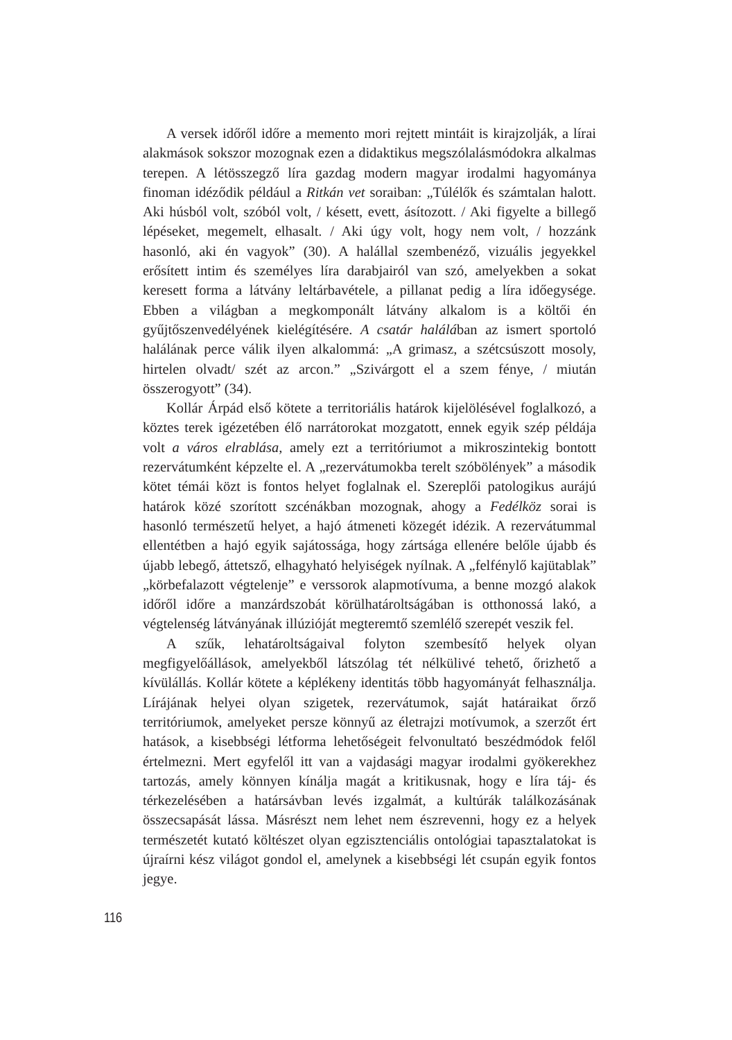A versek időről időre a memento mori rejtett mintáit is kirajzolják, a lírai alakmások sokszor mozognak ezen a didaktikus megszólalásmódokra alkalmas terepen. A létösszegző líra gazdag modern magyar irodalmi hagyománya finoman idéződik például a Ritkán vet soraiban: „Túlélők és számtalan halott. Aki húsból volt, szóból volt, / késett, evett, ásítozott. / Aki figyelte a billegő lépéseket, megemelt, elhasalt. / Aki úgy volt, hogy nem volt, / hozzánk hasonló, aki én vagyok” (30). A halállal szembenéző, vizuális jegyekkel erősített intim és személyes líra darabjairól van szó, amelyekben a sokat keresett forma a látvány leltárbavétele, a pillanat pedig a líra időegysége. Ebben a világban a megkomponált látvány alkalom is a költői én gyűjtőszenvedélyének kielégítésére. A csatár halálában az ismert sportoló halálának perce válik ilyen alkalommá: „A grimasz, a szétcsúszott mosoly, hirtelen olvadt/ szét az arcon.” „Szivárgott el a szem fénye, / miután összerogyott” (34).
Kollár Árpád első kötete a territoriális határok kijelölésével foglalkozó, a köztes terek igézetében élő narrátorokat mozgatott, ennek egyik szép példája volt a város elrablása, amely ezt a territóriumot a mikroszintekig bontott rezervátumként képzelte el. A „rezervátumokba terelt szóbölények” a második kötet témái közt is fontos helyet foglalnak el. Szereplői patologikus aurájú határok közé szorított szcénákban mozognak, ahogy a Fedélköz sorai is hasonló természetű helyet, a hajó átmeneti közegét idézik. A rezervátummal ellentétben a hajó egyik sajátossága, hogy zártsága ellenére belőle újabb és újabb lebegő, áttetsző, elhagyható helyiségek nyílnak. A „felfénylő kajütablak” „körbefalazott végtelenje” e verssorok alapmotívuma, a benne mozgó alakok időről időre a manzárdszobát körülhatároltságában is otthonossá lakó, a végtelenség látványának illúzióját megteremtő szemlélő szerepét veszik fel.
A szűk, lehatároltságaival folyton szembesítő helyek olyan megfigyelőállások, amelyekből látszólag tét nélkülivé tehető, őrizhető a kívülállás. Kollár kötete a képlékeny identitás több hagyományát felhasználja. Lírájának helyei olyan szigetek, rezervátumok, saját határaikat őrző territóriumok, amelyeket persze könnyű az életrajzi motívumok, a szerzőt ért hatások, a kisebbségi létforma lehetőségeit felvonultató beszédmódok felől értelmezni. Mert egyfelől itt van a vajdasági magyar irodalmi gyökerekhez tartozás, amely könnyen kínálja magát a kritikusnak, hogy e líra táj- és térkezelésében a határsávban levés izgalmát, a kultúrák találkozásának összecsapását lássa. Másrészt nem lehet nem észrevenni, hogy ez a helyek természetét kutató költészet olyan egzisztenciális ontológiai tapasztalatokat is újraírni kész világot gondol el, amelynek a kisebbségi lét csupán egyik fontos jegye.
116